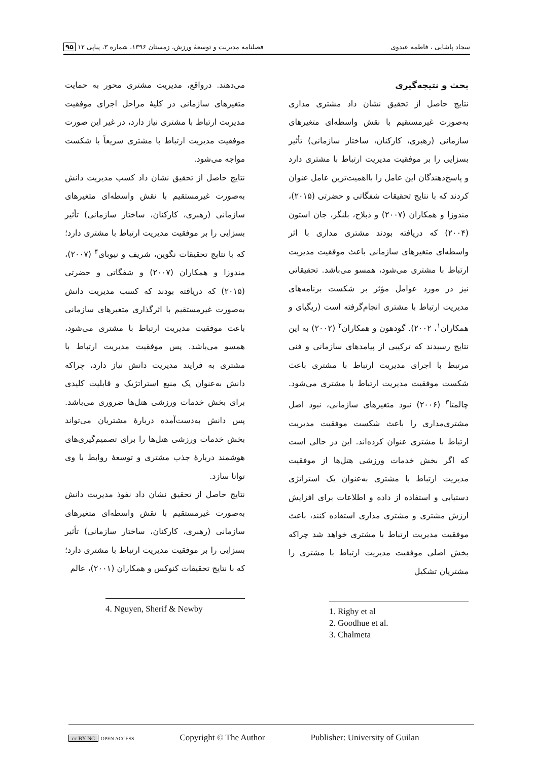سجاد پاشایی ، فاطمه عبدوی فصلنامه مدیریت و توسعهٔ ورزش، زمستان ۱۳۹۶، شماره ۳، پیاپی ۱۲ ۹۵
بحث و نتیجه‌گیری
نتایج حاصل از تحقیق نشان داد مشتری مداری به‌صورت غیرمستقیم با نقش واسطه‌ای متغیرهای سازمانی (رهبری، کارکنان، ساختار سازمانی) تأثیر بسزایی را بر موفقیت مدیریت ارتباط با مشتری دارد و پاسخ‌دهندگان این عامل را بااهمیت‌ترین عامل عنوان کردند که با نتایج تحقیقات شفگاتی و حضرتی (۲۰۱۵)، مندوزا و همکاران (۲۰۰۷) و ذبلاح، بلنگر، جان استون (۲۰۰۴) که دریافته بودند مشتری مداری با اثر واسطه‌ای متغیرهای سازمانی باعث موفقیت مدیریت ارتباط با مشتری می‌شود، همسو می‌باشد. تحقیقاتی نیز در مورد عوامل مؤثر بر شکست برنامه‌های مدیریت ارتباط با مشتری انجام‌گرفته است (ریگبای و همکاران<sup>۱</sup>، ۲۰۰۲). گودهون و همکاران<sup>۲</sup> (۲۰۰۲) به این نتایج رسیدند که ترکیبی از پیامدهای سازمانی و فنی مرتبط با اجرای مدیریت ارتباط با مشتری باعث شکست موفقیت مدیریت ارتباط با مشتری می‌شود. چالمتا<sup>۳</sup> (۲۰۰۶) نبود متغیرهای سازمانی، نبود اصل مشتری‌مداری را باعث شکست موفقیت مدیریت ارتباط با مشتری عنوان کرده‌اند. این در حالی است که اگر بخش خدمات ورزشی هتل‌ها از موفقیت مدیریت ارتباط با مشتری به‌عنوان یک استراتژی دستیابی و استفاده از داده و اطلاعات برای افزایش ارزش مشتری و مشتری مداری استفاده کنند، باعث موفقیت مدیریت ارتباط با مشتری خواهد شد چراکه بخش اصلی موفقیت مدیریت ارتباط با مشتری را مشتریان تشکیل
1. Rigby et al
2. Goodhue et al.
3. Chalmeta
می‌دهند. درواقع، مدیریت مشتری محور به حمایت متغیرهای سازمانی در کلیهٔ مراحل اجرای موفقیت مدیریت ارتباط با مشتری نیاز دارد، در غیر این صورت موفقیت مدیریت ارتباط با مشتری سریعاً با شکست مواجه می‌شود.
نتایج حاصل از تحقیق نشان داد کسب مدیریت دانش به‌صورت غیرمستقیم با نقش واسطه‌ای متغیرهای سازمانی (رهبری، کارکنان، ساختار سازمانی) تأثیر بسزایی را بر موفقیت مدیریت ارتباط با مشتری دارد؛ که با نتایج تحقیقات نگوین، شریف و نیوبای<sup>۴</sup> (۲۰۰۷)، مندوزا و همکاران (۲۰۰۷) و شفگاتی و حضرتی (۲۰۱۵) که دریافته بودند که کسب مدیریت دانش به‌صورت غیرمستقیم با اثرگذاری متغیرهای سازمانی باعث موفقیت مدیریت ارتباط با مشتری می‌شود، همسو می‌باشد. پس موفقیت مدیریت ارتباط با مشتری به فرایند مدیریت دانش نیاز دارد، چراکه دانش به‌عنوان یک منبع استراتژیک و قابلیت کلیدی برای بخش خدمات ورزشی هتل‌ها ضروری می‌باشد. پس دانش به‌دست‌آمده دربارهٔ مشتریان می‌تواند بخش خدمات ورزشی هتل‌ها را برای تصمیم‌گیری‌های هوشمند دربارهٔ جذب مشتری و توسعهٔ روابط با وی توانا سازد.
نتایج حاصل از تحقیق نشان داد نفوذ مدیریت دانش به‌صورت غیرمستقیم با نقش واسطه‌ای متغیرهای سازمانی (رهبری، کارکنان، ساختار سازمانی) تأثیر بسزایی را بر موفقیت مدیریت ارتباط با مشتری دارد؛ که با نتایج تحقیقات کنوکس و همکاران (۲۰۰۱)، عالم
4. Nguyen, Sherif & Newby
cc BY NC OPEN ACCESS Copyright © The Author Publisher: University of Guilan